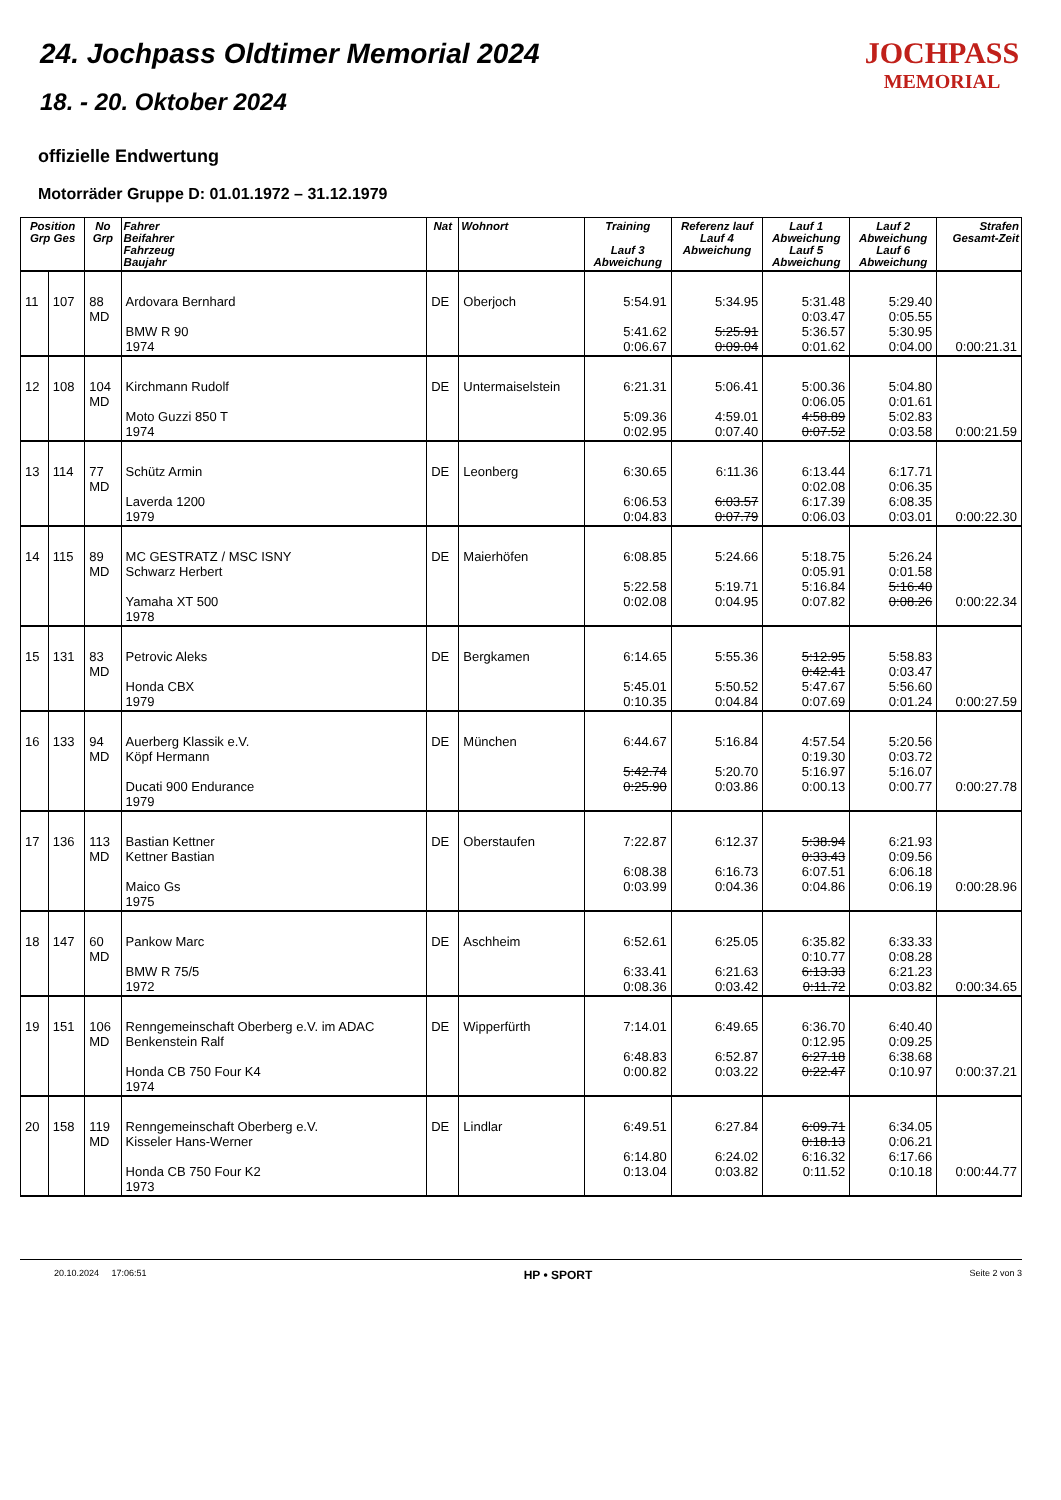24. Jochpass Oldtimer Memorial 2024
18. - 20. Oktober 2024
JOCHPASS
MEMORIAL
offizielle Endwertung
Motorräder Gruppe D: 01.01.1972 – 31.12.1979
| Position Grp Ges | | No Grp | Fahrer Beifahrer Fahrzeug Baujahr | Nat | Wohnort | Training Lauf 3 Abweichung | Referenz lauf Lauf 4 Abweichung | Lauf 1 Abweichung Lauf 5 Abweichung | Lauf 2 Abweichung Lauf 6 Abweichung | Strafen Gesamt-Zeit |
| --- | --- | --- | --- | --- | --- | --- | --- | --- | --- | --- |
| 11 | 107 | 88 MD | Ardovara Bernhard BMW R 90 1974 | DE | Oberjoch | 5:54.91 5:41.62 0:06.67 | 5:34.95 5:25.91 0:09.04 | 5:31.48 0:03.47 5:36.57 0:01.62 | 5:29.40 0:05.55 5:30.95 0:04.00 | 0:00:21.31 |
| 12 | 108 | 104 MD | Kirchmann Rudolf Moto Guzzi 850 T 1974 | DE | Untermaiselstein | 6:21.31 5:09.36 0:02.95 | 5:06.41 4:59.01 0:07.40 | 5:00.36 0:06.05 4:58.89 0:07.52 | 5:04.80 0:01.61 5:02.83 0:03.58 | 0:00:21.59 |
| 13 | 114 | 77 MD | Schütz Armin Laverda 1200 1979 | DE | Leonberg | 6:30.65 6:06.53 0:04.83 | 6:11.36 6:03.57 0:07.79 | 6:13.44 0:02.08 6:17.39 0:06.03 | 6:17.71 0:06.35 6:08.35 0:03.01 | 0:00:22.30 |
| 14 | 115 | 89 MD | MC GESTRATZ / MSC ISNY Schwarz Herbert Yamaha XT 500 1978 | DE | Maierhöfen | 6:08.85 5:22.58 0:02.08 | 5:24.66 5:19.71 0:04.95 | 5:18.75 0:05.91 5:16.84 0:07.82 | 5:26.24 0:01.58 5:16.40 0:08.26 | 0:00:22.34 |
| 15 | 131 | 83 MD | Petrovic Aleks Honda CBX 1979 | DE | Bergkamen | 6:14.65 5:45.01 0:10.35 | 5:55.36 5:50.52 0:04.84 | 5:12.95 0:42.41 5:47.67 0:07.69 | 5:58.83 0:03.47 5:56.60 0:01.24 | 0:00:27.59 |
| 16 | 133 | 94 MD | Auerberg Klassik e.V. Köpf Hermann Ducati 900 Endurance 1979 | DE | München | 6:44.67 5:42.74 0:25.90 | 5:16.84 5:20.70 0:03.86 | 4:57.54 0:19.30 5:16.97 0:00.13 | 5:20.56 0:03.72 5:16.07 0:00.77 | 0:00:27.78 |
| 17 | 136 | 113 MD | Bastian Kettner Kettner Bastian Maico Gs 1975 | DE | Oberstaufen | 7:22.87 6:08.38 0:03.99 | 6:12.37 6:16.73 0:04.36 | 5:38.94 0:33.43 6:07.51 0:04.86 | 6:21.93 0:09.56 6:06.18 0:06.19 | 0:00:28.96 |
| 18 | 147 | 60 MD | Pankow Marc BMW R 75/5 1972 | DE | Aschheim | 6:52.61 6:33.41 0:08.36 | 6:25.05 6:21.63 0:03.42 | 6:35.82 0:10.77 6:13.33 0:11.72 | 6:33.33 0:08.28 6:21.23 0:03.82 | 0:00:34.65 |
| 19 | 151 | 106 MD | Renngemeinschaft Oberberg e.V. im ADAC Benkenstein Ralf Honda CB 750 Four K4 1974 | DE | Wipperfürth | 7:14.01 6:48.83 0:00.82 | 6:49.65 6:52.87 0:03.22 | 6:36.70 0:12.95 6:27.18 0:22.47 | 6:40.40 0:09.25 6:38.68 0:10.97 | 0:00:37.21 |
| 20 | 158 | 119 MD | Renngemeinschaft Oberberg e.V. Kisseler Hans-Werner Honda CB 750 Four K2 1973 | DE | Lindlar | 6:49.51 6:14.80 0:13.04 | 6:27.84 6:24.02 0:03.82 | 6:09.71 0:18.13 6:16.32 0:11.52 | 6:34.05 0:06.21 6:17.66 0:10.18 | 0:00:44.77 |
20.10.2024 17:06:51 HP • SPORT Seite 2 von 3